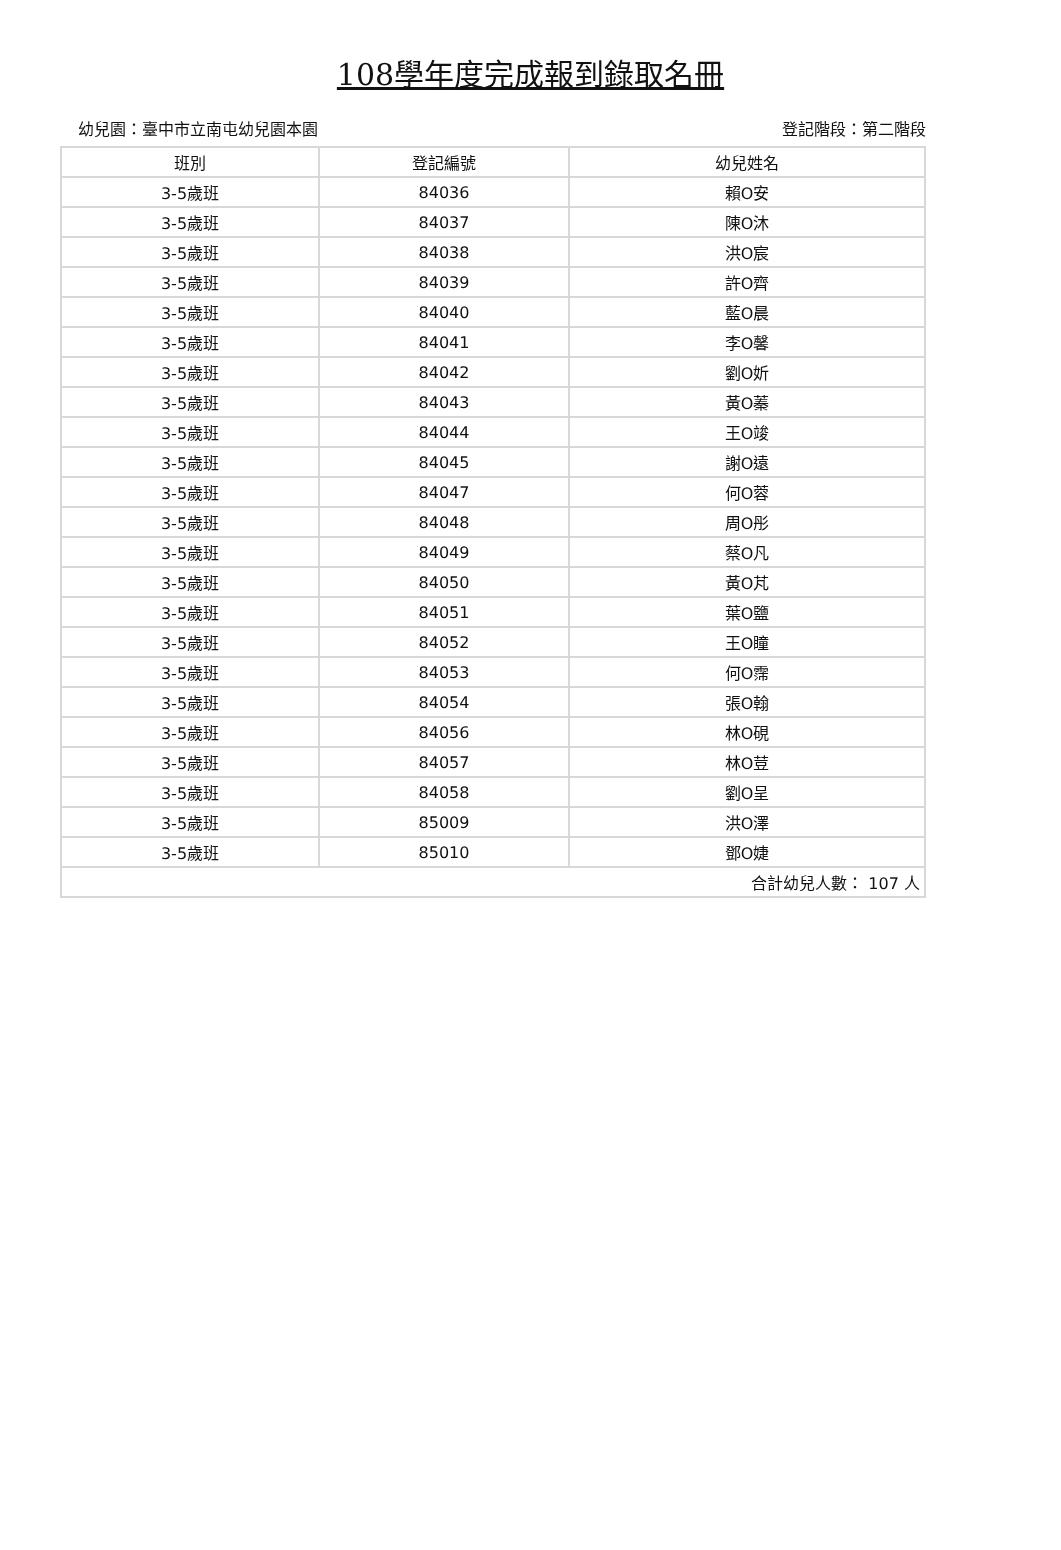108學年度完成報到錄取名冊
幼兒園：臺中市立南屯幼兒園本園 登記階段：第二階段
| 班別 | 登記編號 | 幼兒姓名 |
| --- | --- | --- |
| 3-5歲班 | 84036 | 賴O安 |
| 3-5歲班 | 84037 | 陳O沐 |
| 3-5歲班 | 84038 | 洪O宸 |
| 3-5歲班 | 84039 | 許O齊 |
| 3-5歲班 | 84040 | 藍O晨 |
| 3-5歲班 | 84041 | 李O馨 |
| 3-5歲班 | 84042 | 劉O妡 |
| 3-5歲班 | 84043 | 黃O蓁 |
| 3-5歲班 | 84044 | 王O竣 |
| 3-5歲班 | 84045 | 謝O遠 |
| 3-5歲班 | 84047 | 何O蓉 |
| 3-5歲班 | 84048 | 周O彤 |
| 3-5歲班 | 84049 | 蔡O凡 |
| 3-5歲班 | 84050 | 黃O芃 |
| 3-5歲班 | 84051 | 葉O鹽 |
| 3-5歲班 | 84052 | 王O瞳 |
| 3-5歲班 | 84053 | 何O霈 |
| 3-5歲班 | 84054 | 張O翰 |
| 3-5歲班 | 84056 | 林O硯 |
| 3-5歲班 | 84057 | 林O荳 |
| 3-5歲班 | 84058 | 劉O呈 |
| 3-5歲班 | 85009 | 洪O澤 |
| 3-5歲班 | 85010 | 鄧O婕 |
| 合計幼兒人數： 107 人 | | |